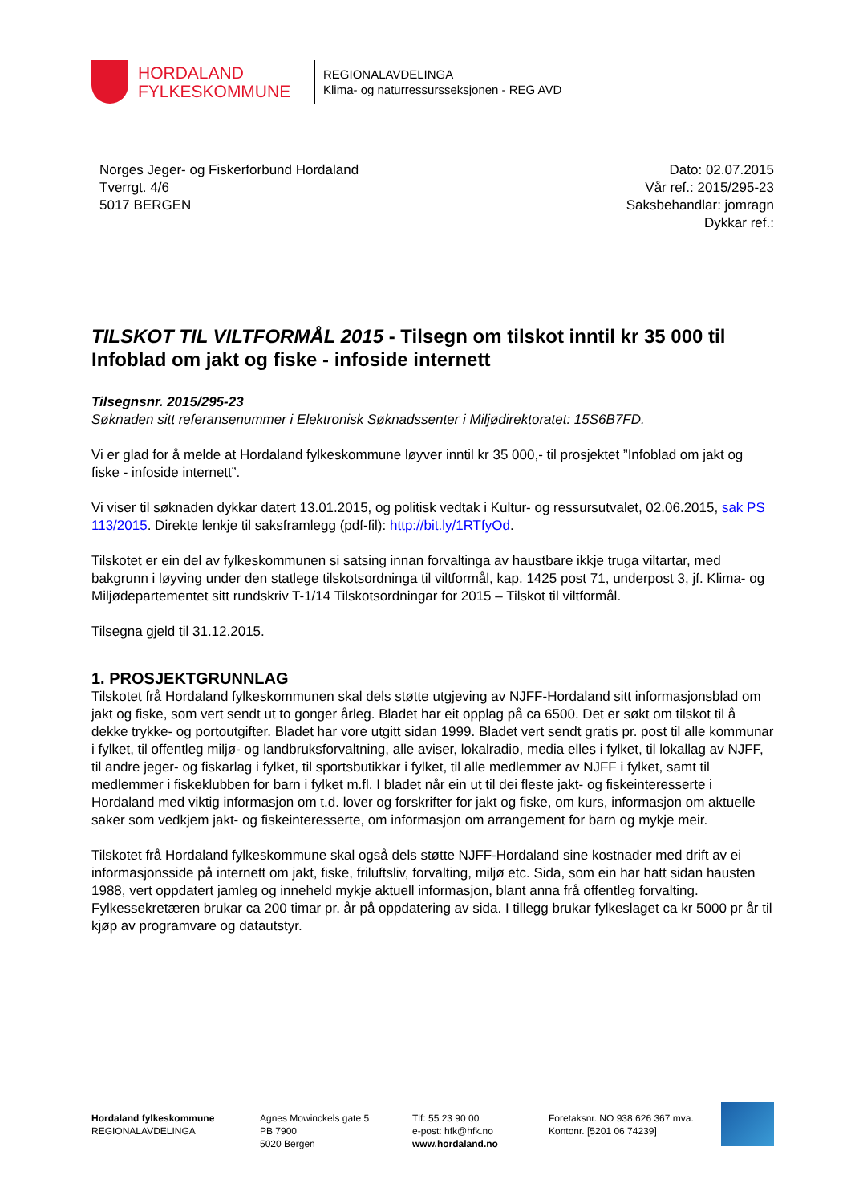HORDALAND
FYLKESKOMMUNE
REGIONALAVDELINGA
Klima- og naturressursseksjonen - REG AVD
Norges Jeger- og Fiskerforbund Hordaland
Tverrgt. 4/6
5017 BERGEN
Dato: 02.07.2015
Vår ref.: 2015/295-23
Saksbehandlar: jomragn
Dykkar ref.:
TILSKOT TIL VILTFORMÅL 2015 - Tilsegn om tilskot inntil kr 35 000 til Infoblad om jakt og fiske - infoside internett
Tilsegnsnr. 2015/295-23
Søknaden sitt referansenummer i Elektronisk Søknadssenter i Miljødirektoratet: 15S6B7FD.
Vi er glad for å melde at Hordaland fylkeskommune løyver inntil kr 35 000,- til prosjektet ”Infoblad om jakt og fiske - infoside internett”.
Vi viser til søknaden dykkar datert 13.01.2015, og politisk vedtak i Kultur- og ressursutvalet, 02.06.2015, sak PS 113/2015. Direkte lenkje til saksframlegg (pdf-fil): http://bit.ly/1RTfyOd.
Tilskotet er ein del av fylkeskommunen si satsing innan forvaltinga av haustbare ikkje truga viltartar, med bakgrunn i løyving under den statlege tilskotsordninga til viltformål, kap. 1425 post 71, underpost 3, jf. Klima- og Miljødepartementet sitt rundskriv T-1/14 Tilskotsordningar for 2015 – Tilskot til viltformål.
Tilsegna gjeld til 31.12.2015.
1. PROSJEKTGRUNNLAG
Tilskotet frå Hordaland fylkeskommunen skal dels støtte utgjeving av NJFF-Hordaland sitt informasjonsblad om jakt og fiske, som vert sendt ut to gonger årleg. Bladet har eit opplag på ca 6500. Det er søkt om tilskot til å dekke trykke- og portoutgifter. Bladet har vore utgitt sidan 1999. Bladet vert sendt gratis pr. post til alle kommunar i fylket, til offentleg miljø- og landbruksforvaltning, alle aviser, lokalradio, media elles i fylket, til lokallag av NJFF, til andre jeger- og fiskarlag i fylket, til sportsbutikkar i fylket, til alle medlemmer av NJFF i fylket, samt til medlemmer i fiskeklubben for barn i fylket m.fl. I bladet når ein ut til dei fleste jakt- og fiskeinteresserte i Hordaland med viktig informasjon om t.d. lover og forskrifter for jakt og fiske, om kurs, informasjon om aktuelle saker som vedkjem jakt- og fiskeinteresserte, om informasjon om arrangement for barn og mykje meir.
Tilskotet frå Hordaland fylkeskommune skal også dels støtte NJFF-Hordaland sine kostnader med drift av ei informasjonsside på internett om jakt, fiske, friluftsliv, forvalting, miljø etc. Sida, som ein har hatt sidan hausten 1988, vert oppdatert jamleg og inneheld mykje aktuell informasjon, blant anna frå offentleg forvalting. Fylkessekretæren brukar ca 200 timar pr. år på oppdatering av sida. I tillegg brukar fylkeslaget ca kr 5000 pr år til kjøp av programvare og datautstyr.
Hordaland fylkeskommune
REGIONALAVDELINGA
Agnes Mowinckels gate 5
PB 7900
5020 Bergen
Tlf: 55 23 90 00
e-post: hfk@hfk.no
www.hordaland.no
Foretaksnr. NO 938 626 367 mva.
Kontonr. [5201 06 74239]